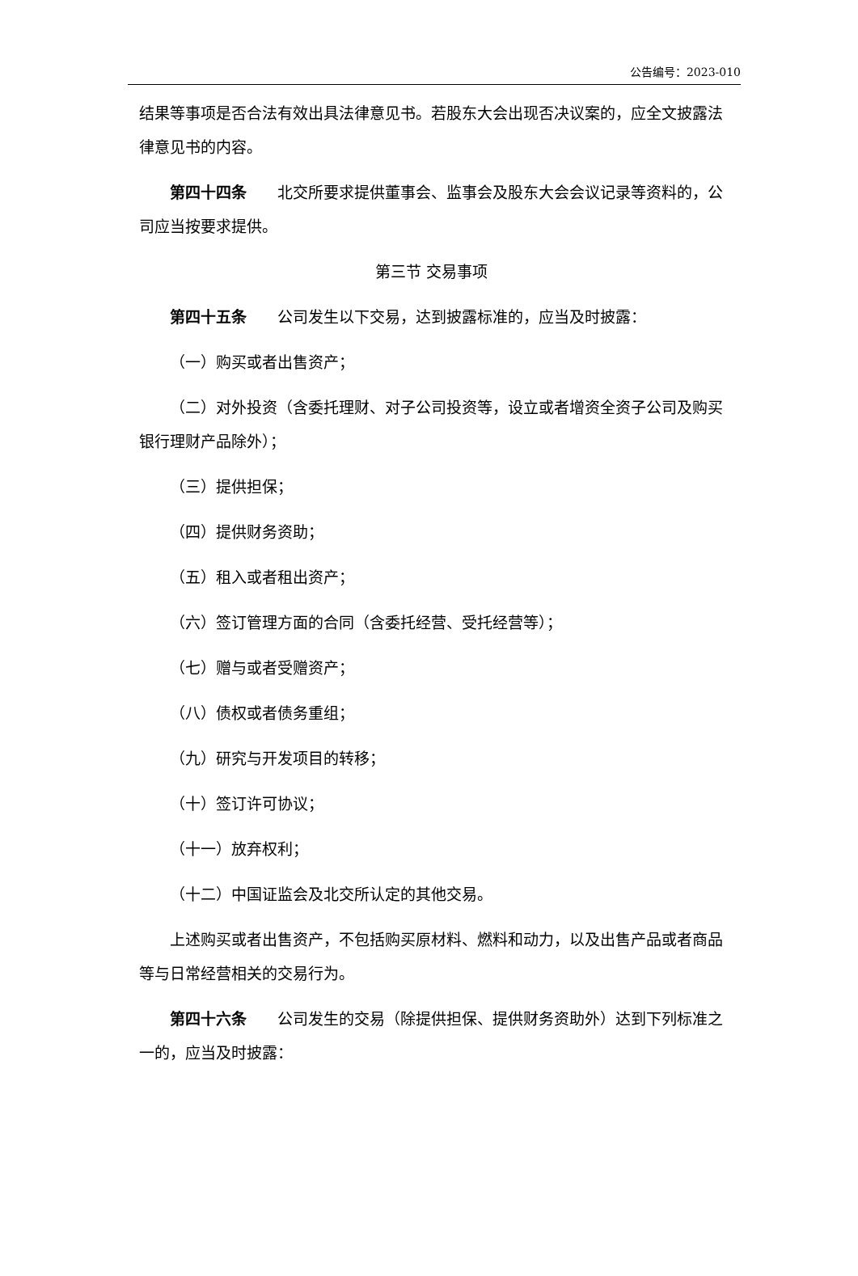公告编号：2023-010
结果等事项是否合法有效出具法律意见书。若股东大会出现否决议案的，应全文披露法律意见书的内容。
第四十四条　　北交所要求提供董事会、监事会及股东大会会议记录等资料的，公司应当按要求提供。
第三节 交易事项
第四十五条　　公司发生以下交易，达到披露标准的，应当及时披露：
（一）购买或者出售资产；
（二）对外投资（含委托理财、对子公司投资等，设立或者增资全资子公司及购买银行理财产品除外）；
（三）提供担保；
（四）提供财务资助；
（五）租入或者租出资产；
（六）签订管理方面的合同（含委托经营、受托经营等）；
（七）赠与或者受赠资产；
（八）债权或者债务重组；
（九）研究与开发项目的转移；
（十）签订许可协议；
（十一）放弃权利；
（十二）中国证监会及北交所认定的其他交易。
上述购买或者出售资产，不包括购买原材料、燃料和动力，以及出售产品或者商品等与日常经营相关的交易行为。
第四十六条　　公司发生的交易（除提供担保、提供财务资助外）达到下列标准之一的，应当及时披露：